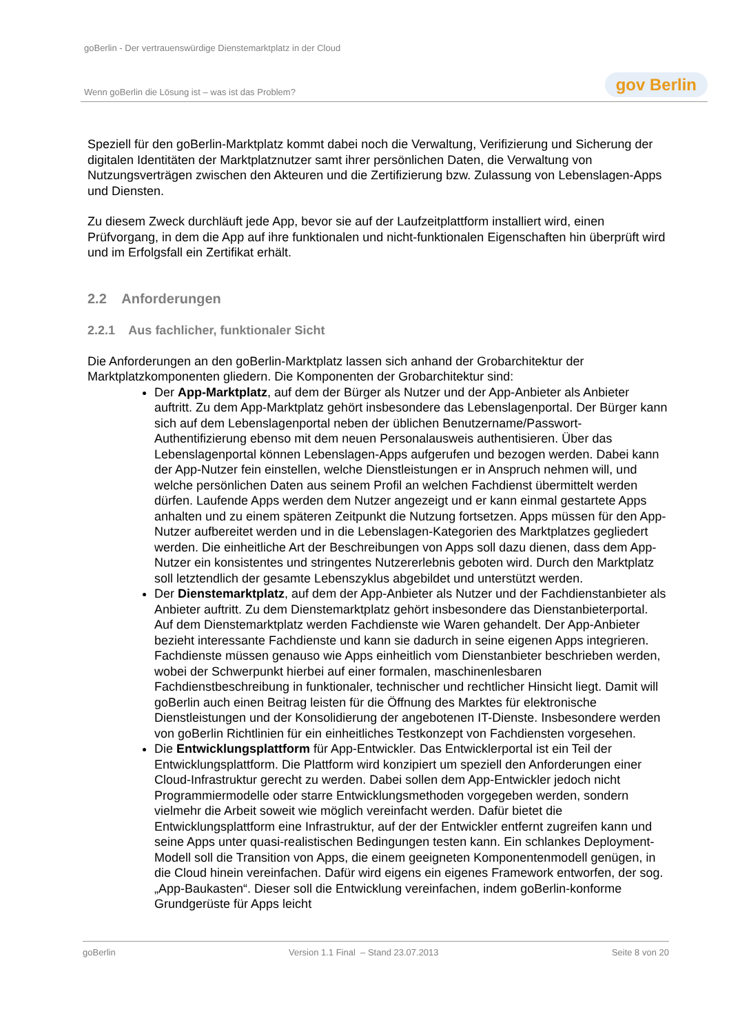goBerlin - Der vertrauenswürdige Dienstemarktplatz in der Cloud
Wenn goBerlin die Lösung ist – was ist das Problem? gov Berlin
Speziell für den goBerlin-Marktplatz kommt dabei noch die Verwaltung, Verifizierung und Sicherung der digitalen Identitäten der Marktplatznutzer samt ihrer persönlichen Daten, die Verwaltung von Nutzungsverträgen zwischen den Akteuren und die Zertifizierung bzw. Zulassung von Lebenslagen-Apps und Diensten.
Zu diesem Zweck durchläuft jede App, bevor sie auf der Laufzeitplattform installiert wird, einen Prüfvorgang, in dem die App auf ihre funktionalen und nicht-funktionalen Eigenschaften hin überprüft wird und im Erfolgsfall ein Zertifikat erhält.
2.2 Anforderungen
2.2.1 Aus fachlicher, funktionaler Sicht
Die Anforderungen an den goBerlin-Marktplatz lassen sich anhand der Grobarchitektur der Marktplatzkomponenten gliedern. Die Komponenten der Grobarchitektur sind:
Der App-Marktplatz, auf dem der Bürger als Nutzer und der App-Anbieter als Anbieter auftritt. Zu dem App-Marktplatz gehört insbesondere das Lebenslagenportal. Der Bürger kann sich auf dem Lebenslagenportal neben der üblichen Benutzername/Passwort-Authentifizierung ebenso mit dem neuen Personalausweis authentisieren. Über das Lebenslagenportal können Lebenslagen-Apps aufgerufen und bezogen werden. Dabei kann der App-Nutzer fein einstellen, welche Dienstleistungen er in Anspruch nehmen will, und welche persönlichen Daten aus seinem Profil an welchen Fachdienst übermittelt werden dürfen. Laufende Apps werden dem Nutzer angezeigt und er kann einmal gestartete Apps anhalten und zu einem späteren Zeitpunkt die Nutzung fortsetzen. Apps müssen für den App-Nutzer aufbereitet werden und in die Lebenslagen-Kategorien des Marktplatzes gegliedert werden. Die einheitliche Art der Beschreibungen von Apps soll dazu dienen, dass dem App-Nutzer ein konsistentes und stringentes Nutzererlebnis geboten wird. Durch den Marktplatz soll letztendlich der gesamte Lebenszyklus abgebildet und unterstützt werden.
Der Dienstemarktplatz, auf dem der App-Anbieter als Nutzer und der Fachdienstanbieter als Anbieter auftritt. Zu dem Dienstemarktplatz gehört insbesondere das Dienstanbieterportal. Auf dem Dienstemarktplatz werden Fachdienste wie Waren gehandelt. Der App-Anbieter bezieht interessante Fachdienste und kann sie dadurch in seine eigenen Apps integrieren. Fachdienste müssen genauso wie Apps einheitlich vom Dienstanbieter beschrieben werden, wobei der Schwerpunkt hierbei auf einer formalen, maschinenlesbaren Fachdienstbeschreibung in funktionaler, technischer und rechtlicher Hinsicht liegt. Damit will goBerlin auch einen Beitrag leisten für die Öffnung des Marktes für elektronische Dienstleistungen und der Konsolidierung der angebotenen IT-Dienste. Insbesondere werden von goBerlin Richtlinien für ein einheitliches Testkonzept von Fachdiensten vorgesehen.
Die Entwicklungsplattform für App-Entwickler. Das Entwicklerportal ist ein Teil der Entwicklungsplattform. Die Plattform wird konzipiert um speziell den Anforderungen einer Cloud-Infrastruktur gerecht zu werden. Dabei sollen dem App-Entwickler jedoch nicht Programmiermodelle oder starre Entwicklungsmethoden vorgegeben werden, sondern vielmehr die Arbeit soweit wie möglich vereinfacht werden. Dafür bietet die Entwicklungsplattform eine Infrastruktur, auf der der Entwickler entfernt zugreifen kann und seine Apps unter quasi-realistischen Bedingungen testen kann. Ein schlankes Deployment-Modell soll die Transition von Apps, die einem geeigneten Komponentenmodell genügen, in die Cloud hinein vereinfachen. Dafür wird eigens ein eigenes Framework entworfen, der sog. „App-Baukasten“. Dieser soll die Entwicklung vereinfachen, indem goBerlin-konforme Grundgerüste für Apps leicht
goBerlin Version 1.1 Final – Stand 23.07.2013 Seite 8 von 20